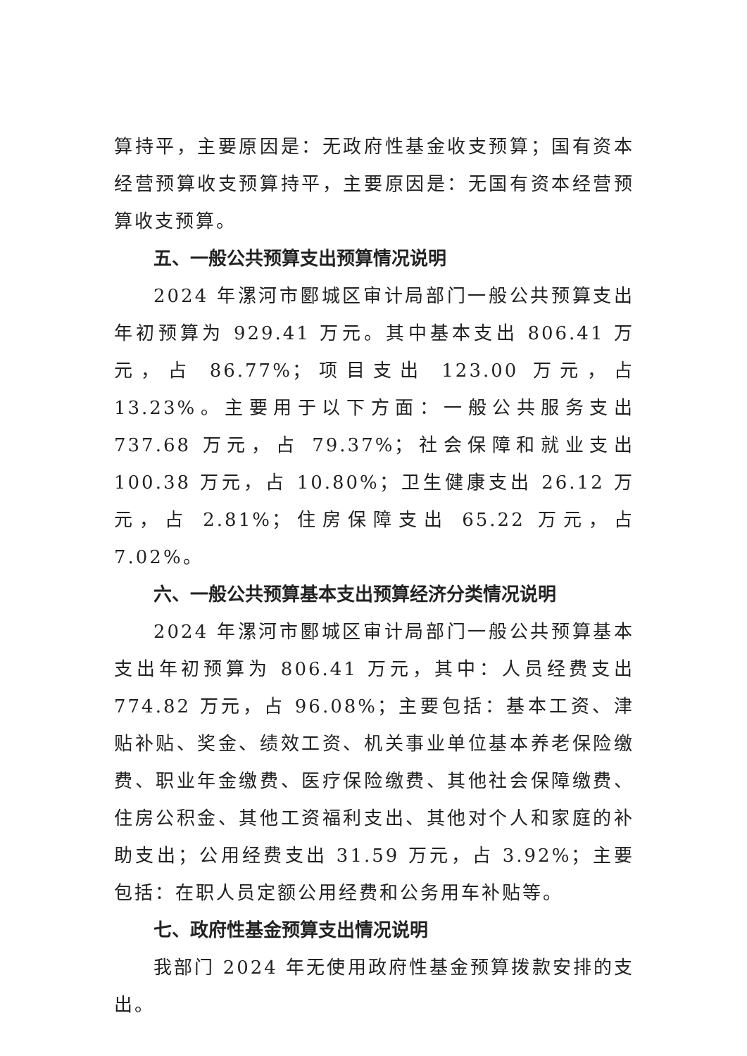算持平，主要原因是：无政府性基金收支预算；国有资本经营预算收支预算持平，主要原因是：无国有资本经营预算收支预算。
五、一般公共预算支出预算情况说明
2024 年漯河市郾城区审计局部门一般公共预算支出年初预算为 929.41 万元。其中基本支出 806.41 万元，占 86.77%；项目支出 123.00 万元，占 13.23%。主要用于以下方面：一般公共服务支出 737.68 万元，占 79.37%；社会保障和就业支出 100.38 万元，占 10.80%；卫生健康支出 26.12 万元，占 2.81%；住房保障支出 65.22 万元，占 7.02%。
六、一般公共预算基本支出预算经济分类情况说明
2024 年漯河市郾城区审计局部门一般公共预算基本支出年初预算为 806.41 万元，其中：人员经费支出 774.82 万元，占 96.08%；主要包括：基本工资、津贴补贴、奖金、绩效工资、机关事业单位基本养老保险缴费、职业年金缴费、医疗保险缴费、其他社会保障缴费、住房公积金、其他工资福利支出、其他对个人和家庭的补助支出；公用经费支出 31.59 万元，占 3.92%；主要包括：在职人员定额公用经费和公务用车补贴等。
七、政府性基金预算支出情况说明
我部门 2024 年无使用政府性基金预算拨款安排的支出。